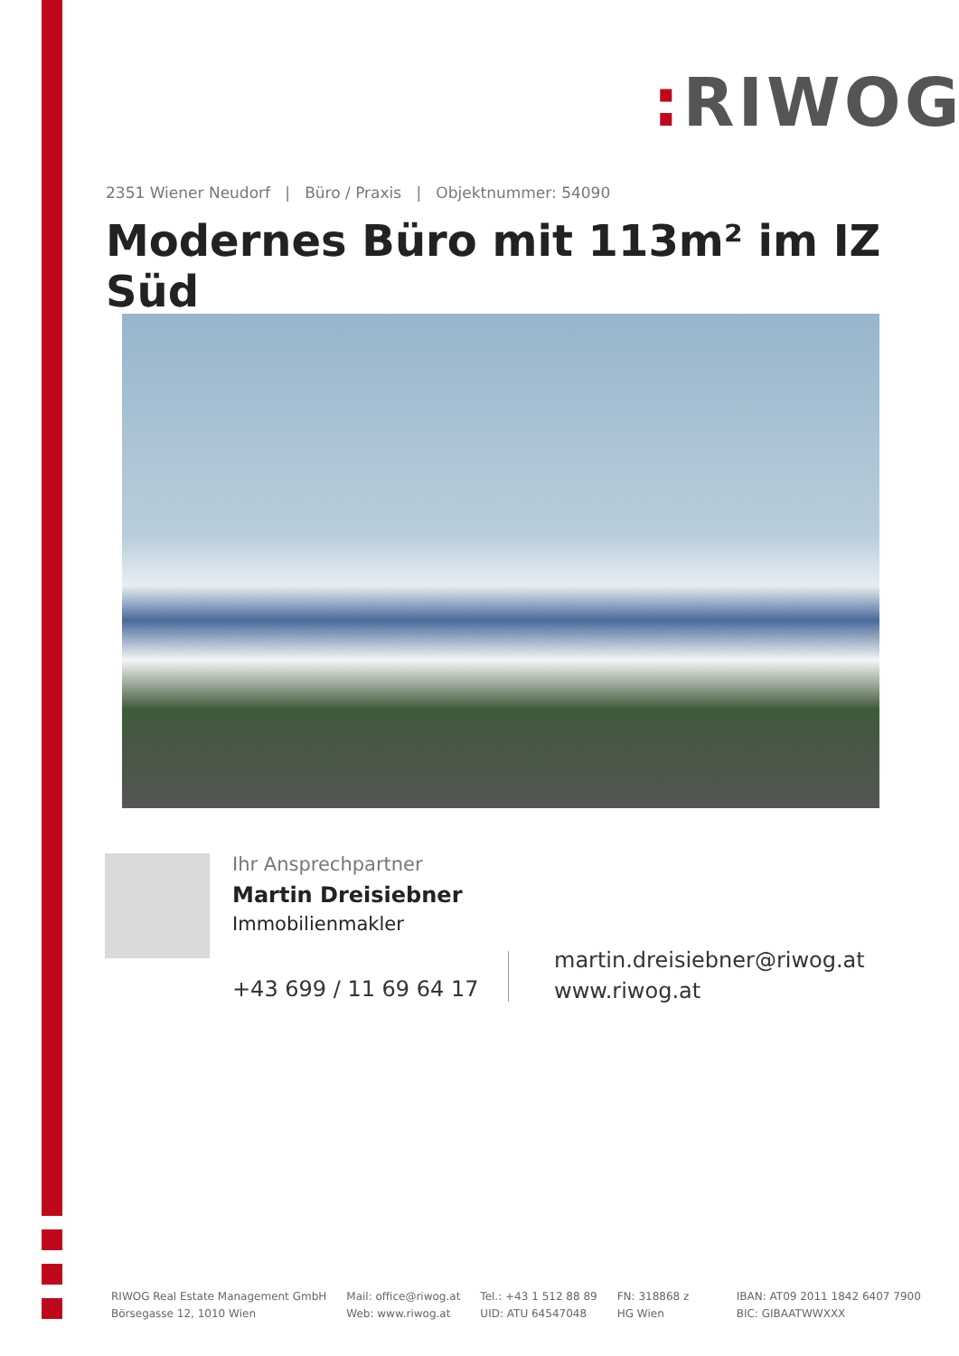: RIWOG
2351 Wiener Neudorf | Büro / Praxis | Objektnummer: 54090
Modernes Büro mit 113m² im IZ Süd
Ihr Ansprechpartner
Martin Dreisiebner
Immobilienmakler
+43 699 / 11 69 64 17
martin.dreisiebner@riwog.at
www.riwog.at
RIWOG Real Estate Management GmbH
Börsegasse 12, 1010 Wien
Mail: office@riwog.at
Web: www.riwog.at
Tel.: +43 1 512 88 89
UID: ATU 64547048
FN: 318868 z
HG Wien
IBAN: AT09 2011 1842 6407 7900
BIC: GIBAATWWXXX